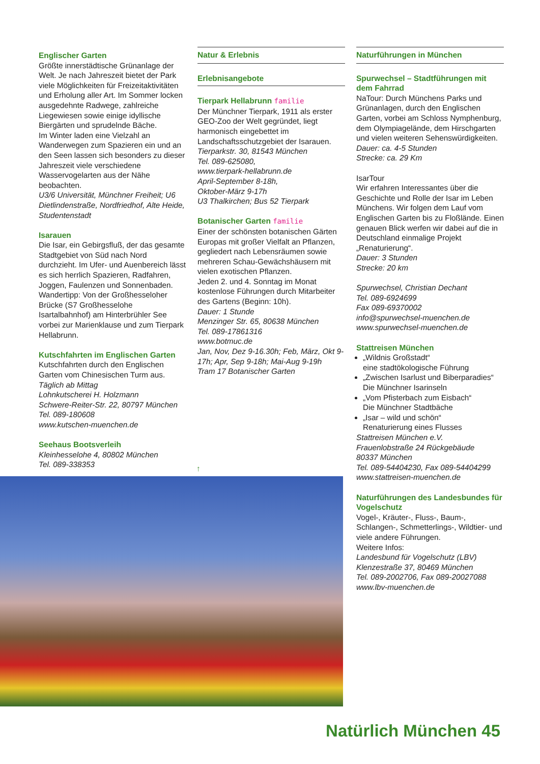Englischer Garten
Größte innerstädtische Grünanlage der Welt. Je nach Jahreszeit bietet der Park viele Möglichkeiten für Freizeitaktivitäten und Erholung aller Art. Im Sommer locken ausgedehnte Radwege, zahlreiche Liegewiesen sowie einige idyllische Biergärten und sprudelnde Bäche.
Im Winter laden eine Vielzahl an Wanderwegen zum Spazieren ein und an den Seen lassen sich besonders zu dieser Jahreszeit viele verschiedene Wasservogelarten aus der Nähe beobachten.
U3/6 Universität, Münchner Freiheit; U6 Dietlindenstraße, Nordfriedhof, Alte Heide, Studentenstadt
Isarauen
Die Isar, ein Gebirgsfluß, der das gesamte Stadtgebiet von Süd nach Nord durchzieht. Im Ufer- und Auenbereich lässt es sich herrlich Spazieren, Radfahren, Joggen, Faulenzen und Sonnenbaden. Wandertipp: Von der Großhesseloher Brücke (S7 Großhesselohe Isartalbahnhof) am Hinterbrühler See vorbei zur Marienklause und zum Tierpark Hellabrunn.
Kutschfahrten im Englischen Garten
Kutschfahrten durch den Englischen Garten vom Chinesischen Turm aus.
Täglich ab Mittag
Lohnkutscherei H. Holzmann
Schwere-Reiter-Str. 22, 80797 München
Tel. 089-180608
www.kutschen-muenchen.de
Seehaus Bootsverleih
Kleinhesselohe 4, 80802 München
Tel. 089-338353
Natur & Erlebnis
Erlebnisangebote
Tierpark Hellabrunn familie
Der Münchner Tierpark, 1911 als erster GEO-Zoo der Welt gegründet, liegt harmonisch eingebettet im Landschaftsschutzgebiet der Isarauen.
Tierparkstr. 30, 81543 München
Tel. 089-625080,
www.tierpark-hellabrunn.de
April-September 8-18h,
Oktober-März 9-17h
U3 Thalkirchen; Bus 52 Tierpark
Botanischer Garten familie
Einer der schönsten botanischen Gärten Europas mit großer Vielfalt an Pflanzen, gegliedert nach Lebensräumen sowie mehreren Schau-Gewächshäusern mit vielen exotischen Pflanzen.
Jeden 2. und 4. Sonntag im Monat kostenlose Führungen durch Mitarbeiter des Gartens (Beginn: 10h).
Dauer: 1 Stunde
Menzinger Str. 65, 80638 München
Tel. 089-17861316
www.botmuc.de
Jan, Nov, Dez 9-16.30h; Feb, März, Okt 9-17h; Apr, Sep 9-18h; Mai-Aug 9-19h
Tram 17 Botanischer Garten
Naturführungen in München
Spurwechsel – Stadtführungen mit dem Fahrrad
NaTour: Durch Münchens Parks und Grünanlagen, durch den Englischen Garten, vorbei am Schloss Nymphenburg, dem Olympiagelände, dem Hirschgarten und vielen weiteren Sehenswürdigkeiten.
Dauer: ca. 4-5 Stunden
Strecke: ca. 29 Km
IsarTour
Wir erfahren Interessantes über die Geschichte und Rolle der Isar im Leben Münchens. Wir folgen dem Lauf vom Englischen Garten bis zu Floßlände. Einen genauen Blick werfen wir dabei auf die in Deutschland einmalige Projekt „Renaturierung“.
Dauer: 3 Stunden
Strecke: 20 km
Spurwechsel, Christian Dechant
Tel. 089-6924699
Fax 089-69370002
info@spurwechsel-muenchen.de
www.spurwechsel-muenchen.de
Stattreisen München
„Wildnis Großstadt“
eine stadtökologische Führung
„Zwischen Isarlust und Biberparadies“
Die Münchner Isarinseln
„Vom Pfisterbach zum Eisbach“
Die Münchner Stadtbäche
„Isar – wild und schön“
Renaturierung eines Flusses
Stattreisen München e.V.
Frauenlobstraße 24 Rückgebäude
80337 München
Tel. 089-54404230, Fax 089-54404299
www.stattreisen-muenchen.de
Naturführungen des Landesbundes für Vogelschutz
Vogel-, Kräuter-, Fluss-, Baum-, Schlangen-, Schmetterlings-, Wildtier- und viele andere Führungen.
Weitere Infos:
Landesbund für Vogelschutz (LBV)
Klenzestraße 37, 80469 München
Tel. 089-2002706, Fax 089-20027088
www.lbv-muenchen.de
↑
Natürlich München 45